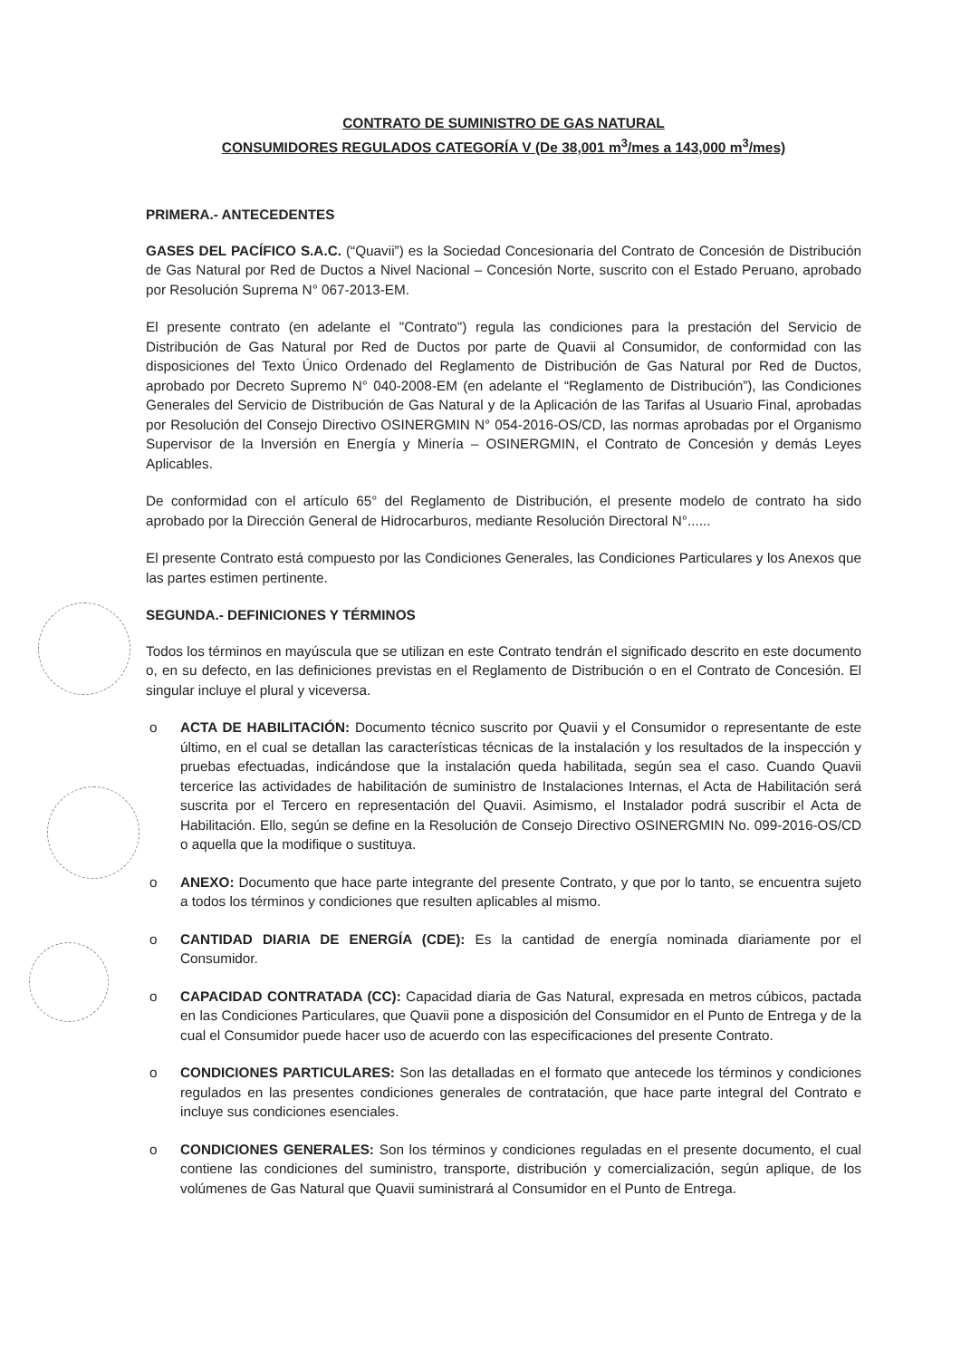CONTRATO DE SUMINISTRO DE GAS NATURAL
CONSUMIDORES REGULADOS CATEGORÍA V (De 38,001 m<sup>3</sup>/mes a 143,000 m<sup>3</sup>/mes)
PRIMERA.- ANTECEDENTES
GASES DEL PACÍFICO S.A.C. (“Quavii”) es la Sociedad Concesionaria del Contrato de Concesión de Distribución de Gas Natural por Red de Ductos a Nivel Nacional – Concesión Norte, suscrito con el Estado Peruano, aprobado por Resolución Suprema N° 067-2013-EM.
El presente contrato (en adelante el "Contrato") regula las condiciones para la prestación del Servicio de Distribución de Gas Natural por Red de Ductos por parte de Quavii al Consumidor, de conformidad con las disposiciones del Texto Único Ordenado del Reglamento de Distribución de Gas Natural por Red de Ductos, aprobado por Decreto Supremo N° 040-2008-EM (en adelante el “Reglamento de Distribución”), las Condiciones Generales del Servicio de Distribución de Gas Natural y de la Aplicación de las Tarifas al Usuario Final, aprobadas por Resolución del Consejo Directivo OSINERGMIN N° 054-2016-OS/CD, las normas aprobadas por el Organismo Supervisor de la Inversión en Energía y Minería – OSINERGMIN, el Contrato de Concesión y demás Leyes Aplicables.
De conformidad con el artículo 65° del Reglamento de Distribución, el presente modelo de contrato ha sido aprobado por la Dirección General de Hidrocarburos, mediante Resolución Directoral N°......
El presente Contrato está compuesto por las Condiciones Generales, las Condiciones Particulares y los Anexos que las partes estimen pertinente.
SEGUNDA.- DEFINICIONES Y TÉRMINOS
Todos los términos en mayúscula que se utilizan en este Contrato tendrán el significado descrito en este documento o, en su defecto, en las definiciones previstas en el Reglamento de Distribución o en el Contrato de Concesión. El singular incluye el plural y viceversa.
o ACTA DE HABILITACIÓN: Documento técnico suscrito por Quavii y el Consumidor o representante de este último, en el cual se detallan las características técnicas de la instalación y los resultados de la inspección y pruebas efectuadas, indicándose que la instalación queda habilitada, según sea el caso. Cuando Quavii tercerice las actividades de habilitación de suministro de Instalaciones Internas, el Acta de Habilitación será suscrita por el Tercero en representación del Quavii. Asimismo, el Instalador podrá suscribir el Acta de Habilitación. Ello, según se define en la Resolución de Consejo Directivo OSINERGMIN No. 099-2016-OS/CD o aquella que la modifique o sustituya.
o ANEXO: Documento que hace parte integrante del presente Contrato, y que por lo tanto, se encuentra sujeto a todos los términos y condiciones que resulten aplicables al mismo.
o CANTIDAD DIARIA DE ENERGÍA (CDE): Es la cantidad de energía nominada diariamente por el Consumidor.
o CAPACIDAD CONTRATADA (CC): Capacidad diaria de Gas Natural, expresada en metros cúbicos, pactada en las Condiciones Particulares, que Quavii pone a disposición del Consumidor en el Punto de Entrega y de la cual el Consumidor puede hacer uso de acuerdo con las especificaciones del presente Contrato.
o CONDICIONES PARTICULARES: Son las detalladas en el formato que antecede los términos y condiciones regulados en las presentes condiciones generales de contratación, que hace parte integral del Contrato e incluye sus condiciones esenciales.
o CONDICIONES GENERALES: Son los términos y condiciones reguladas en el presente documento, el cual contiene las condiciones del suministro, transporte, distribución y comercialización, según aplique, de los volúmenes de Gas Natural que Quavii suministrará al Consumidor en el Punto de Entrega.